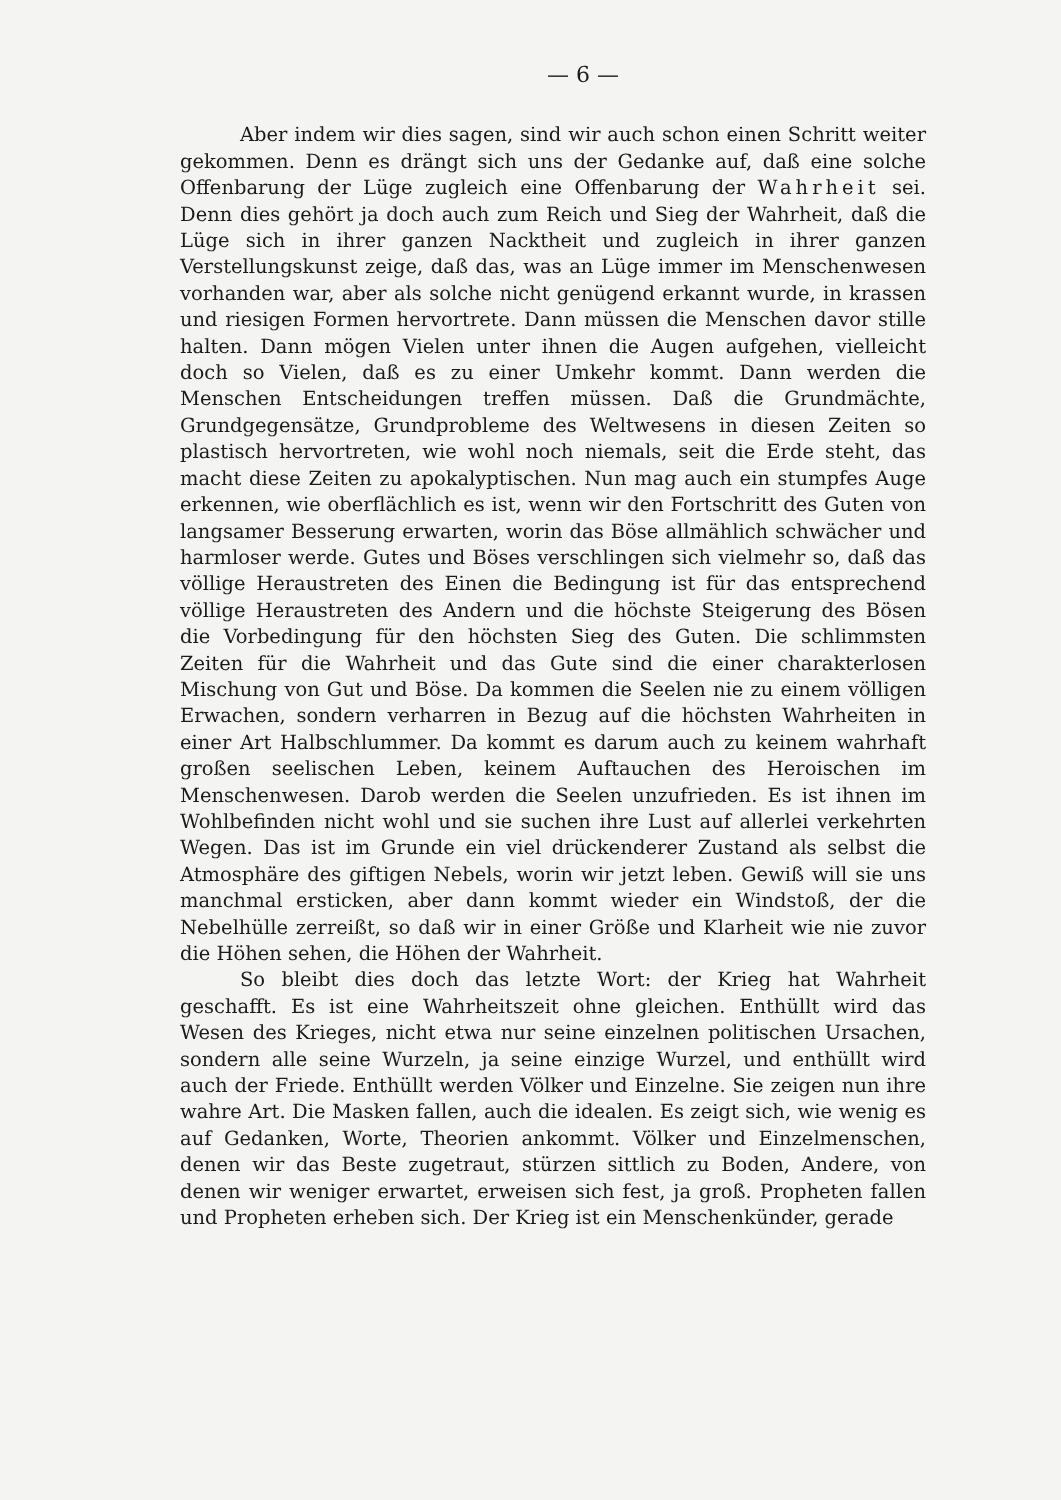— 6 —
Aber indem wir dies sagen, sind wir auch schon einen Schritt weiter gekommen. Denn es drängt sich uns der Gedanke auf, daß eine solche Offenbarung der Lüge zugleich eine Offenbarung der Wahrheit sei. Denn dies gehört ja doch auch zum Reich und Sieg der Wahrheit, daß die Lüge sich in ihrer ganzen Nacktheit und zugleich in ihrer ganzen Verstellungskunst zeige, daß das, was an Lüge immer im Menschenwesen vorhanden war, aber als solche nicht genügend erkannt wurde, in krassen und riesigen Formen hervortrete. Dann müssen die Menschen davor stille halten. Dann mögen Vielen unter ihnen die Augen aufgehen, vielleicht doch so Vielen, daß es zu einer Umkehr kommt. Dann werden die Menschen Entscheidungen treffen müssen. Daß die Grundmächte, Grundgegensätze, Grundprobleme des Weltwesens in diesen Zeiten so plastisch hervortreten, wie wohl noch niemals, seit die Erde steht, das macht diese Zeiten zu apokalyptischen. Nun mag auch ein stumpfes Auge erkennen, wie oberflächlich es ist, wenn wir den Fortschritt des Guten von langsamer Besserung erwarten, worin das Böse allmählich schwächer und harmloser werde. Gutes und Böses verschlingen sich vielmehr so, daß das völlige Heraustreten des Einen die Bedingung ist für das entsprechend völlige Heraustreten des Andern und die höchste Steigerung des Bösen die Vorbedingung für den höchsten Sieg des Guten. Die schlimmsten Zeiten für die Wahrheit und das Gute sind die einer charakterlosen Mischung von Gut und Böse. Da kommen die Seelen nie zu einem völligen Erwachen, sondern verharren in Bezug auf die höchsten Wahrheiten in einer Art Halbschlummer. Da kommt es darum auch zu keinem wahrhaft großen seelischen Leben, keinem Auftauchen des Heroischen im Menschenwesen. Darob werden die Seelen unzufrieden. Es ist ihnen im Wohlbefinden nicht wohl und sie suchen ihre Lust auf allerlei verkehrten Wegen. Das ist im Grunde ein viel drückenderer Zustand als selbst die Atmosphäre des giftigen Nebels, worin wir jetzt leben. Gewiß will sie uns manchmal ersticken, aber dann kommt wieder ein Windstoß, der die Nebelhülle zerreißt, so daß wir in einer Größe und Klarheit wie nie zuvor die Höhen sehen, die Höhen der Wahrheit.
So bleibt dies doch das letzte Wort: der Krieg hat Wahrheit geschafft. Es ist eine Wahrheitszeit ohne gleichen. Enthüllt wird das Wesen des Krieges, nicht etwa nur seine einzelnen politischen Ursachen, sondern alle seine Wurzeln, ja seine einzige Wurzel, und enthüllt wird auch der Friede. Enthüllt werden Völker und Einzelne. Sie zeigen nun ihre wahre Art. Die Masken fallen, auch die idealen. Es zeigt sich, wie wenig es auf Gedanken, Worte, Theorien ankommt. Völker und Einzelmenschen, denen wir das Beste zugetraut, stürzen sittlich zu Boden, Andere, von denen wir weniger erwartet, erweisen sich fest, ja groß. Propheten fallen und Propheten erheben sich. Der Krieg ist ein Menschenkünder, gerade